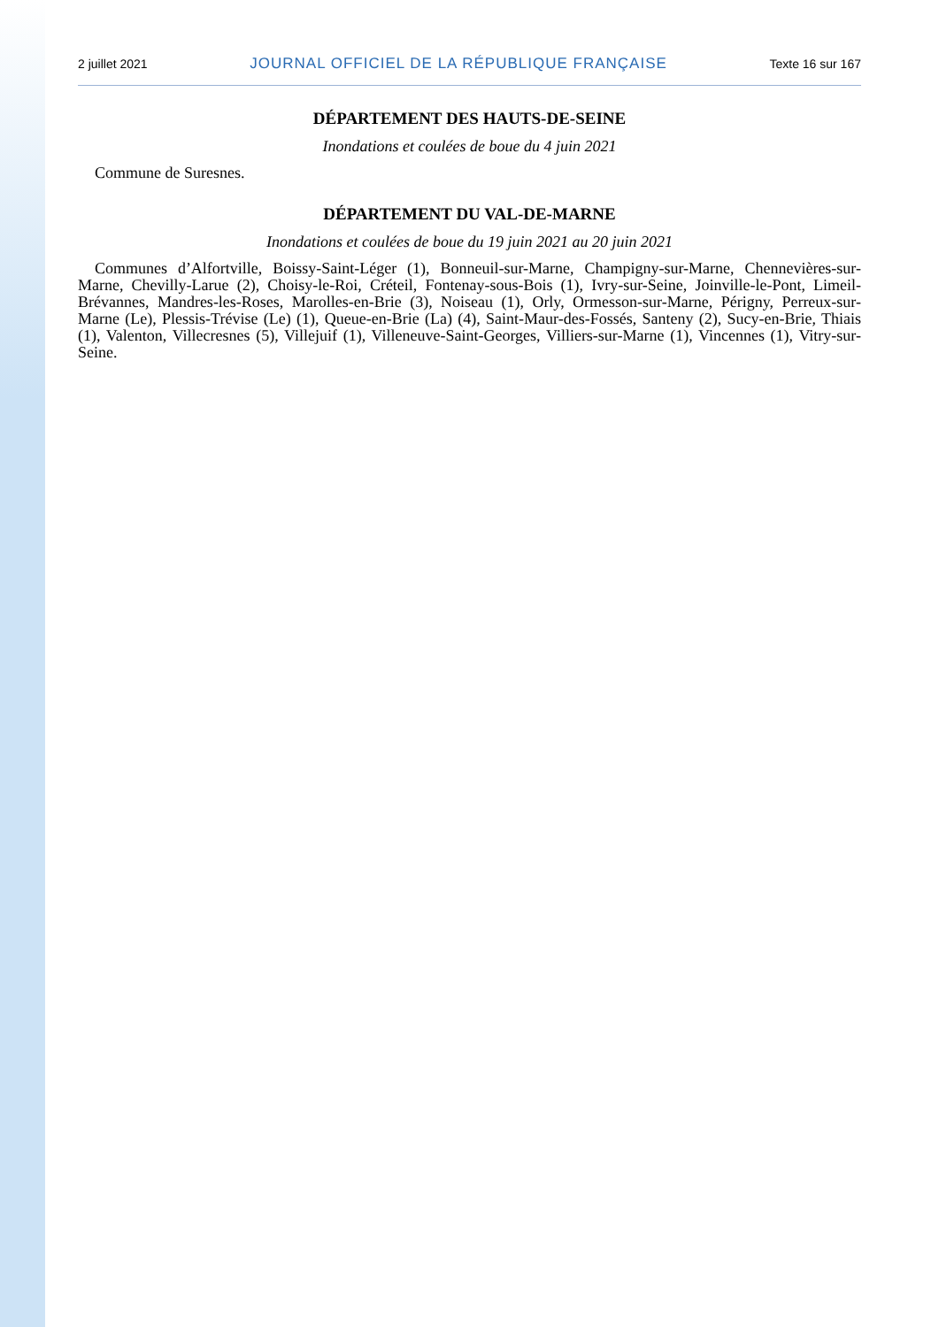2 juillet 2021 JOURNAL OFFICIEL DE LA RÉPUBLIQUE FRANÇAISE Texte 16 sur 167
DÉPARTEMENT DES HAUTS-DE-SEINE
Inondations et coulées de boue du 4 juin 2021
Commune de Suresnes.
DÉPARTEMENT DU VAL-DE-MARNE
Inondations et coulées de boue du 19 juin 2021 au 20 juin 2021
Communes d’Alfortville, Boissy-Saint-Léger (1), Bonneuil-sur-Marne, Champigny-sur-Marne, Chennevières-sur-Marne, Chevilly-Larue (2), Choisy-le-Roi, Créteil, Fontenay-sous-Bois (1), Ivry-sur-Seine, Joinville-le-Pont, Limeil-Brévannes, Mandres-les-Roses, Marolles-en-Brie (3), Noiseau (1), Orly, Ormesson-sur-Marne, Périgny, Perreux-sur-Marne (Le), Plessis-Trévise (Le) (1), Queue-en-Brie (La) (4), Saint-Maur-des-Fossés, Santeny (2), Sucy-en-Brie, Thiais (1), Valenton, Villecresnes (5), Villejuif (1), Villeneuve-Saint-Georges, Villiers-sur-Marne (1), Vincennes (1), Vitry-sur-Seine.